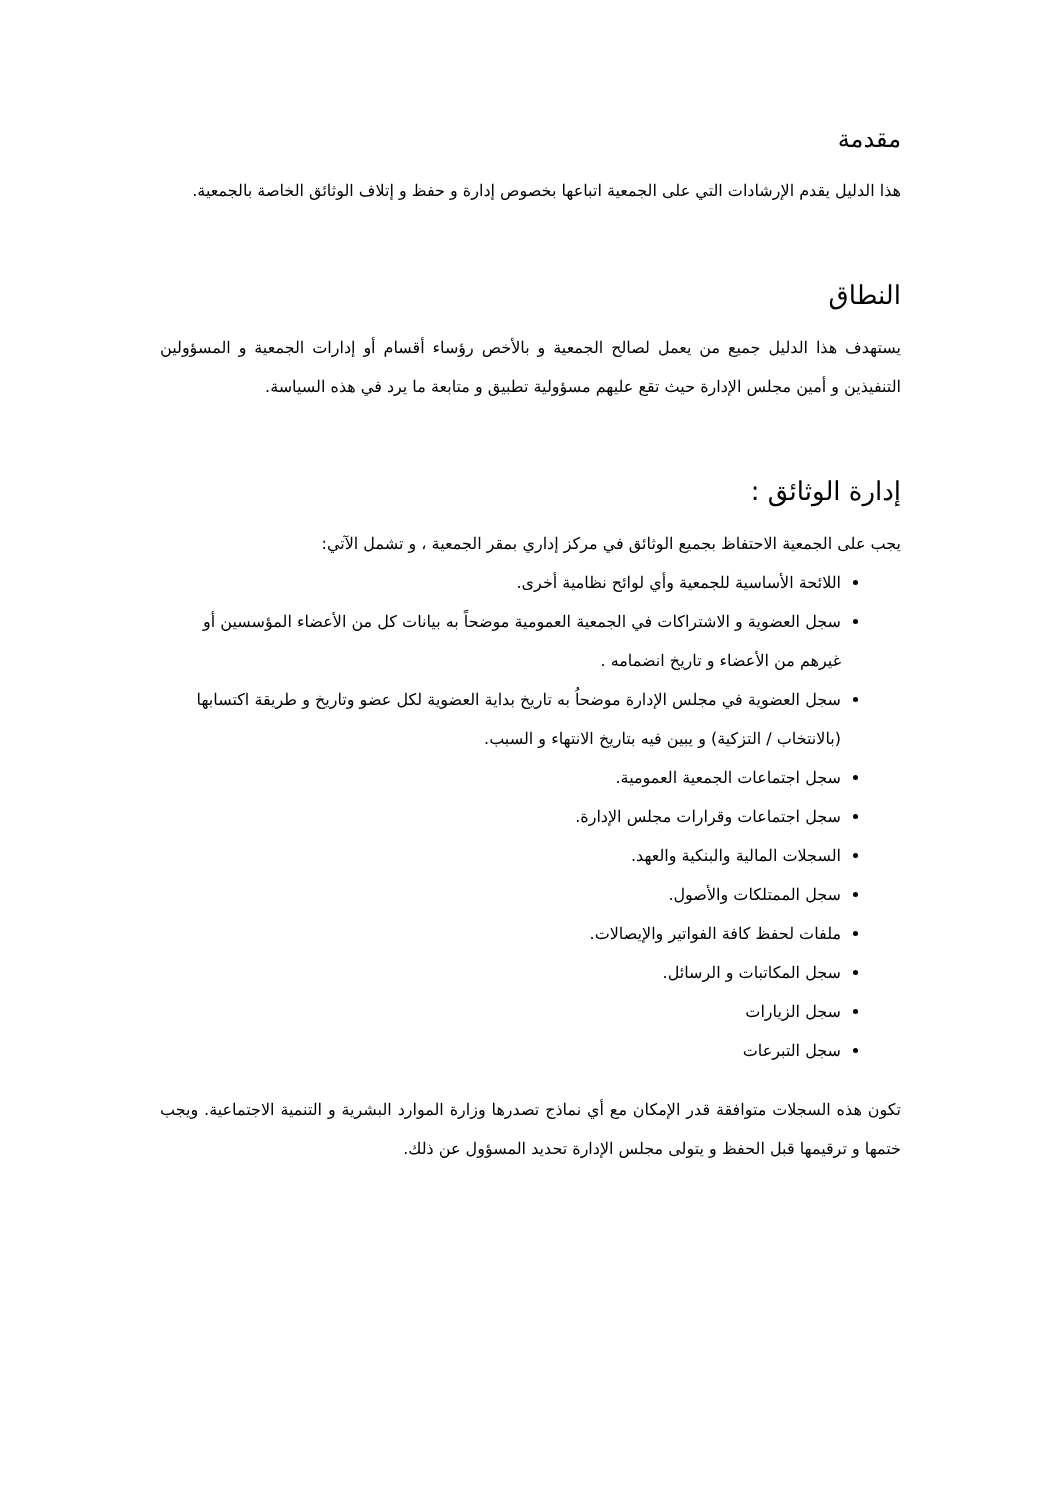مقدمة
هذا الدليل يقدم الإرشادات التي على الجمعية اتباعها بخصوص إدارة و حفظ و إتلاف الوثائق الخاصة بالجمعية.
النطاق
يستهدف هذا الدليل جميع من يعمل لصالح الجمعية و بالأخص رؤساء أقسام أو إدارات الجمعية و المسؤولين التنفيذين و أمين مجلس الإدارة حيث تقع عليهم مسؤولية تطبيق و متابعة ما يرد في هذه السياسة.
إدارة الوثائق :
يجب على الجمعية الاحتفاظ بجميع الوثائق في مركز إداري بمقر الجمعية ، و تشمل الآتي:
اللائحة الأساسية للجمعية وأي لوائح نظامية أخرى.
سجل العضوية و الاشتراكات في الجمعية العمومية موضحاً به بيانات كل من الأعضاء المؤسسين أو غيرهم من الأعضاء و تاريخ انضمامه .
سجل العضوية في مجلس الإدارة موضحاُ به تاريخ بداية العضوية لكل عضو وتاريخ و طريقة اكتسابها (بالانتخاب / التزكية) و يبين فيه بتاريخ الانتهاء و السبب.
سجل اجتماعات الجمعية العمومية.
سجل اجتماعات وقرارات مجلس الإدارة.
السجلات المالية والبنكية والعهد.
سجل الممتلكات والأصول.
ملفات لحفظ كافة الفواتير والإيصالات.
سجل المكاتبات و الرسائل.
سجل الزيارات
سجل التبرعات
تكون هذه السجلات متوافقة قدر الإمكان مع أي نماذج تصدرها وزارة الموارد البشرية و التنمية الاجتماعية. ويجب ختمها و ترقيمها قبل الحفظ و يتولى مجلس الإدارة تحديد المسؤول عن ذلك.